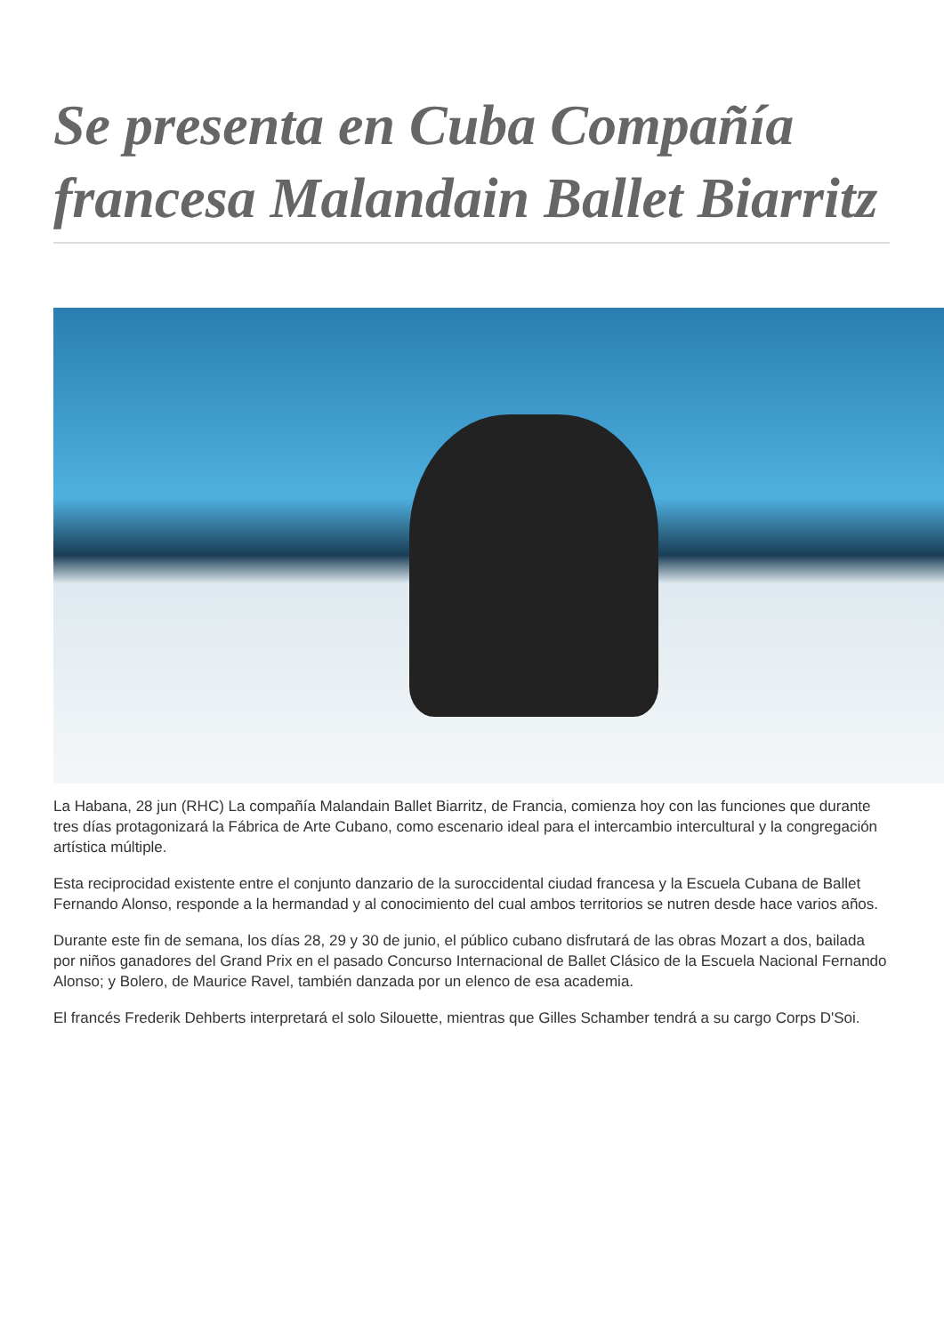Se presenta en Cuba Compañía francesa Malandain Ballet Biarritz
La Habana, 28 jun (RHC) La compañía Malandain Ballet Biarritz, de Francia, comienza hoy con las funciones que durante tres días protagonizará la Fábrica de Arte Cubano, como escenario ideal para el intercambio intercultural y la congregación artística múltiple.
Esta reciprocidad existente entre el conjunto danzario de la suroccidental ciudad francesa y la Escuela Cubana de Ballet Fernando Alonso, responde a la hermandad y al conocimiento del cual ambos territorios se nutren desde hace varios años.
Durante este fin de semana, los días 28, 29 y 30 de junio, el público cubano disfrutará de las obras Mozart a dos, bailada por niños ganadores del Grand Prix en el pasado Concurso Internacional de Ballet Clásico de la Escuela Nacional Fernando Alonso; y Bolero, de Maurice Ravel, también danzada por un elenco de esa academia.
El francés Frederik Dehberts interpretará el solo Silouette, mientras que Gilles Schamber tendrá a su cargo Corps D'Soi.